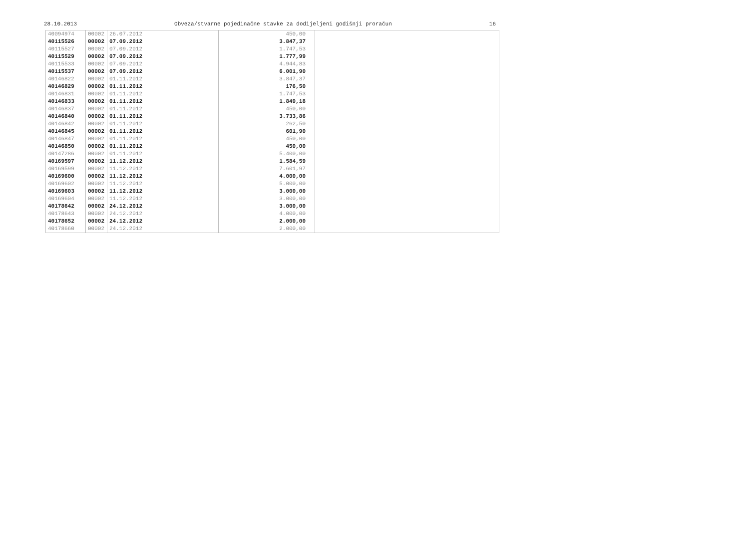28.10.2013 Obveza/stvarne pojedinačne stavke za dodijeljeni godišnji proračun 16
| 40094974 | 00002 | 26.07.2012 | 450,00 | |
| 40115526 | 00002 | 07.09.2012 | 3.847,37 | |
| 40115527 | 00002 | 07.09.2012 | 1.747,53 | |
| 40115529 | 00002 | 07.09.2012 | 1.777,99 | |
| 40115533 | 00002 | 07.09.2012 | 4.944,83 | |
| 40115537 | 00002 | 07.09.2012 | 6.001,90 | |
| 40146822 | 00002 | 01.11.2012 | 3.847,37 | |
| 40146829 | 00002 | 01.11.2012 | 176,50 | |
| 40146831 | 00002 | 01.11.2012 | 1.747,53 | |
| 40146833 | 00002 | 01.11.2012 | 1.849,18 | |
| 40146837 | 00002 | 01.11.2012 | 450,00 | |
| 40146840 | 00002 | 01.11.2012 | 3.733,86 | |
| 40146842 | 00002 | 01.11.2012 | 262,50 | |
| 40146845 | 00002 | 01.11.2012 | 601,90 | |
| 40146847 | 00002 | 01.11.2012 | 450,00 | |
| 40146850 | 00002 | 01.11.2012 | 450,00 | |
| 40147286 | 00002 | 01.11.2012 | 5.400,00 | |
| 40169597 | 00002 | 11.12.2012 | 1.584,59 | |
| 40169599 | 00002 | 11.12.2012 | 7.601,97 | |
| 40169600 | 00002 | 11.12.2012 | 4.000,00 | |
| 40169602 | 00002 | 11.12.2012 | 5.000,00 | |
| 40169603 | 00002 | 11.12.2012 | 3.000,00 | |
| 40169604 | 00002 | 11.12.2012 | 3.000,00 | |
| 40178642 | 00002 | 24.12.2012 | 3.000,00 | |
| 40178643 | 00002 | 24.12.2012 | 4.000,00 | |
| 40178652 | 00002 | 24.12.2012 | 2.000,00 | |
| 40178660 | 00002 | 24.12.2012 | 2.000,00 | |